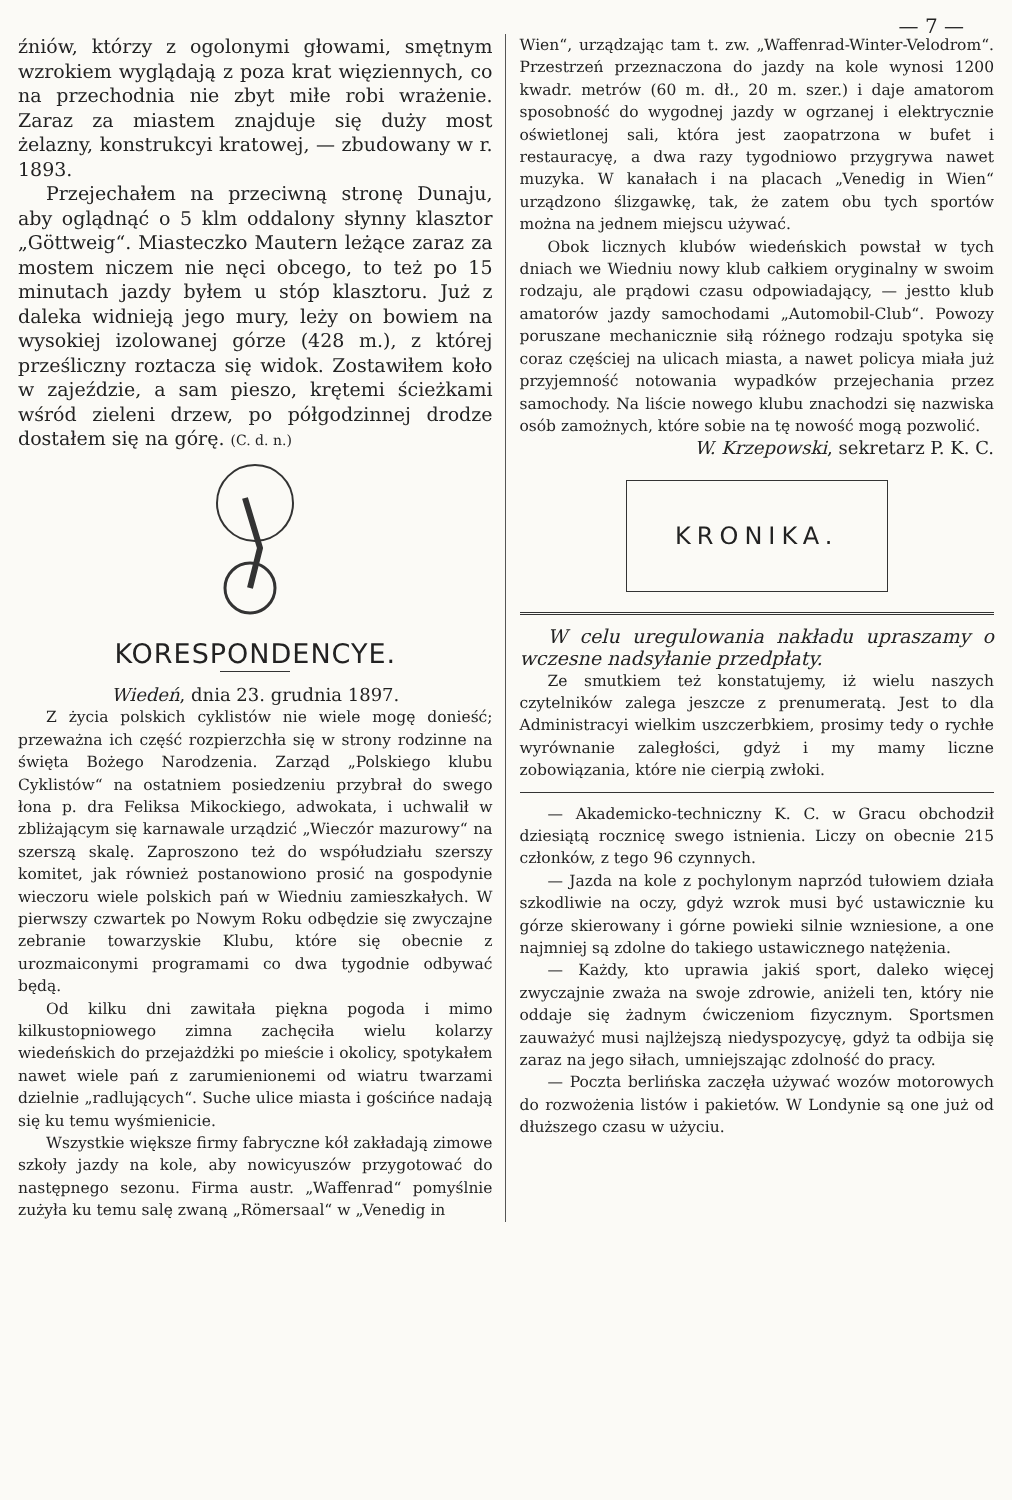— 7 —
źniów, którzy z ogolonymi głowami, smętnym wzrokiem wyglądają z poza krat więziennych, co na przechodnia nie zbyt miłe robi wrażenie. Zaraz za miastem znajduje się duży most żelazny, konstrukcyi kratowej, — zbudowany w r. 1893.
Przejechałem na przeciwną stronę Dunaju, aby oglądnąć o 5 klm oddalony słynny klasztor „Göttweig“. Miasteczko Mautern leżące zaraz za mostem niczem nie nęci obcego, to też po 15 minutach jazdy byłem u stóp klasztoru. Już z daleka widnieją jego mury, leży on bowiem na wysokiej izolowanej górze (428 m.), z której prześliczny roztacza się widok. Zostawiłem koło w zajeździe, a sam pieszo, krętemi ścieżkami wśród zieleni drzew, po półgodzinnej drodze dostałem się na górę. (C. d. n.)
KORESPONDENCYE.
Wiedeń, dnia 23. grudnia 1897.
Z życia polskich cyklistów nie wiele mogę donieść; przeważna ich część rozpierzchła się w strony rodzinne na święta Bożego Narodzenia. Zarząd „Polskiego klubu Cyklistów“ na ostatniem posiedzeniu przybrał do swego łona p. dra Feliksa Mikockiego, adwokata, i uchwalił w zbliżającym się karnawale urządzić „Wieczór mazurowy“ na szerszą skalę. Zaproszono też do współudziału szerszy komitet, jak również postanowiono prosić na gospodynie wieczoru wiele polskich pań w Wiedniu zamieszkałych. W pierwszy czwartek po Nowym Roku odbędzie się zwyczajne zebranie towarzyskie Klubu, które się obecnie z urozmaiconymi programami co dwa tygodnie odbywać będą.
Od kilku dni zawitała piękna pogoda i mimo kilkustopniowego zimna zachęciła wielu kolarzy wiedeńskich do przejażdżki po mieście i okolicy, spotykałem nawet wiele pań z zarumienionemi od wiatru twarzami dzielnie „radlujących“. Suche ulice miasta i gościńce nadają się ku temu wyśmienicie.
Wszystkie większe firmy fabryczne kół zakładają zimowe szkoły jazdy na kole, aby nowicyuszów przygotować do następnego sezonu. Firma austr. „Waffenrad“ pomyślnie zużyła ku temu salę zwaną „Römersaal“ w „Venedig in
Wien“, urządzając tam t. zw. „Waffenrad-Winter-Velodrom“. Przestrzeń przeznaczona do jazdy na kole wynosi 1200 kwadr. metrów (60 m. dł., 20 m. szer.) i daje amatorom sposobność do wygodnej jazdy w ogrzanej i elektrycznie oświetlonej sali, która jest zaopatrzona w bufet i restauracyę, a dwa razy tygodniowo przygrywa nawet muzyka. W kanałach i na placach „Venedig in Wien“ urządzono ślizgawkę, tak, że zatem obu tych sportów można na jednem miejscu używać.
Obok licznych klubów wiedeńskich powstał w tych dniach we Wiedniu nowy klub całkiem oryginalny w swoim rodzaju, ale prądowi czasu odpowiadający, — jestto klub amatorów jazdy samochodami „Automobil-Club“. Powozy poruszane mechanicznie siłą różnego rodzaju spotyka się coraz częściej na ulicach miasta, a nawet policya miała już przyjemność notowania wypadków przejechania przez samochody. Na liście nowego klubu znachodzi się nazwiska osób zamożnych, które sobie na tę nowość mogą pozwolić.
W. Krzepowski, sekretarz P. K. C.
KRONIKA.
W celu uregulowania nakładu upraszamy o wczesne nadsyłanie przedpłaty.
Ze smutkiem też konstatujemy, iż wielu naszych czytelników zalega jeszcze z prenumeratą. Jest to dla Administracyi wielkim uszczerbkiem, prosimy tedy o rychłe wyrównanie zaległości, gdyż i my mamy liczne zobowiązania, które nie cierpią zwłoki.
— Akademicko-techniczny K. C. w Gracu obchodził dziesiątą rocznicę swego istnienia. Liczy on obecnie 215 członków, z tego 96 czynnych.
— Jazda na kole z pochylonym naprzód tułowiem działa szkodliwie na oczy, gdyż wzrok musi być ustawicznie ku górze skierowany i górne powieki silnie wzniesione, a one najmniej są zdolne do takiego ustawicznego natężenia.
— Każdy, kto uprawia jakiś sport, daleko więcej zwyczajnie zważa na swoje zdrowie, aniżeli ten, który nie oddaje się żadnym ćwiczeniom fizycznym. Sportsmen zauważyć musi najlżejszą niedyspozycyę, gdyż ta odbija się zaraz na jego siłach, umniejszając zdolność do pracy.
— Poczta berlińska zaczęła używać wozów motorowych do rozwożenia listów i pakietów. W Londynie są one już od dłuższego czasu w użyciu.